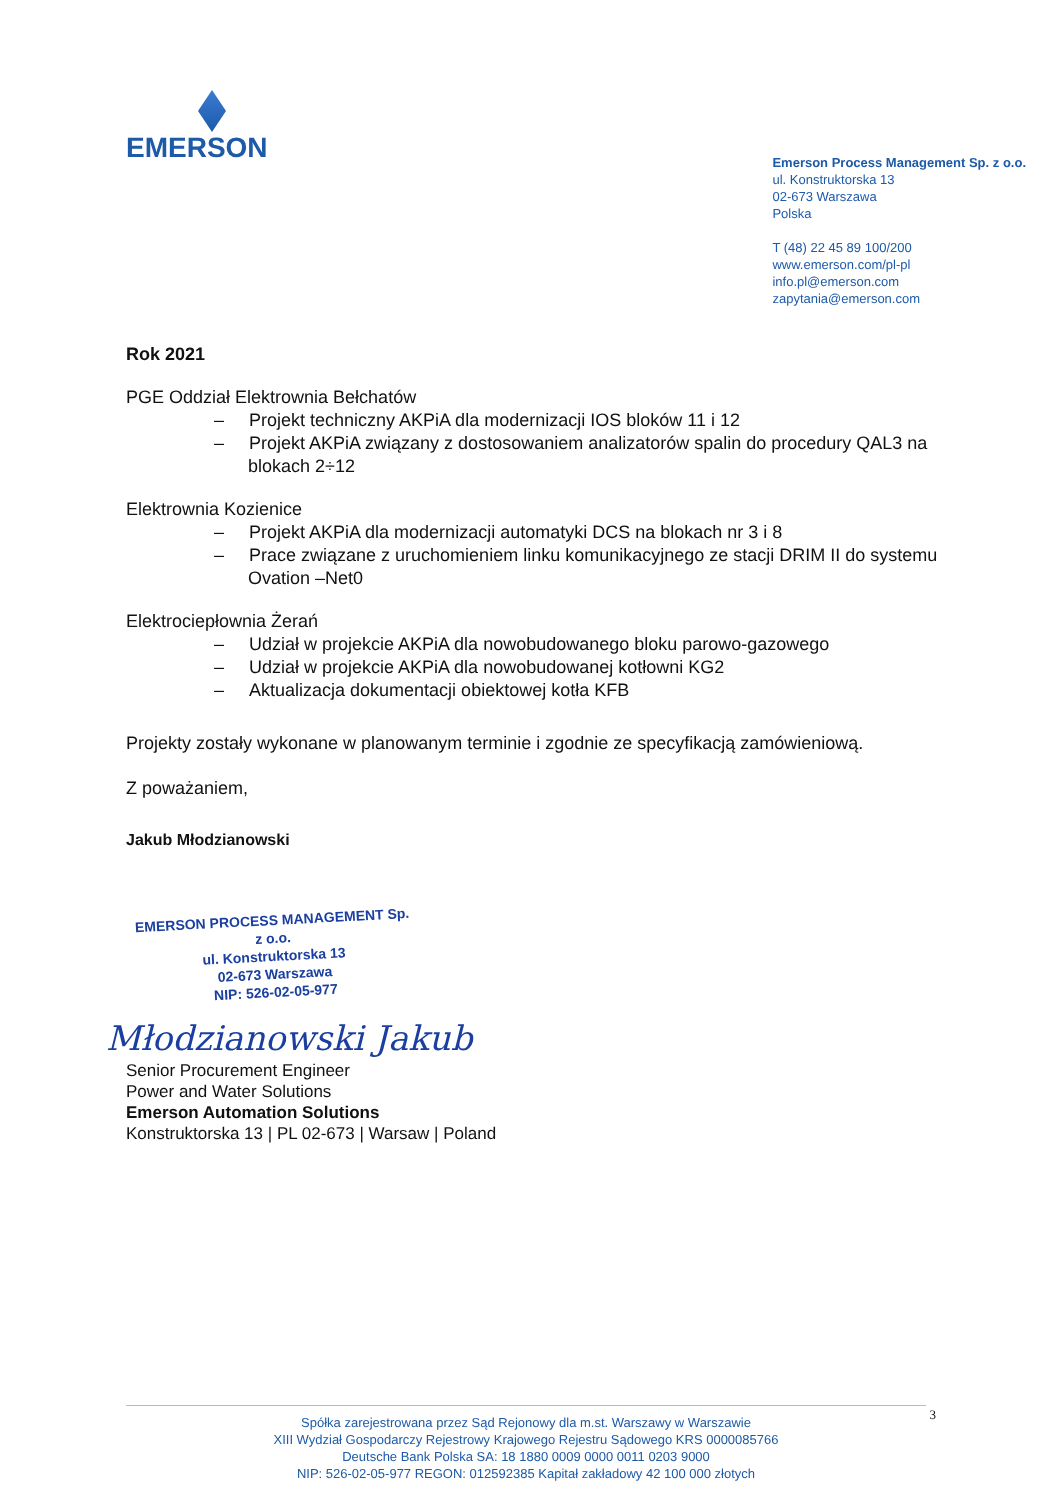EMERSON
Emerson Process Management Sp. z o.o.
ul. Konstruktorska 13
02-673 Warszawa
Polska
T (48) 22 45 89 100/200
www.emerson.com/pl-pl
info.pl@emerson.com
zapytania@emerson.com
Rok 2021
PGE Oddział Elektrownia Bełchatów
– Projekt techniczny AKPiA dla modernizacji IOS bloków 11 i 12
– Projekt AKPiA związany z dostosowaniem analizatorów spalin do procedury QAL3 na blokach 2÷12
Elektrownia Kozienice
– Projekt AKPiA dla modernizacji automatyki DCS na blokach nr 3 i 8
– Prace związane z uruchomieniem linku komunikacyjnego ze stacji DRIM II do systemu Ovation –Net0
Elektrociepłownia Żerań
– Udział w projekcie AKPiA dla nowobudowanego bloku parowo-gazowego
– Udział w projekcie AKPiA dla nowobudowanej kotłowni KG2
– Aktualizacja dokumentacji obiektowej kotła KFB
Projekty zostały wykonane w planowanym terminie i zgodnie ze specyfikacją zamówieniową.
Z poważaniem,
Jakub Młodzianowski
EMERSON PROCESS MANAGEMENT Sp. z o.o.
ul. Konstruktorska 13
02-673 Warszawa
NIP: 526-02-05-977
Młodzianowski Jakub
Senior Procurement Engineer
Power and Water Solutions
Emerson Automation Solutions
Konstruktorska 13 | PL 02-673 | Warsaw | Poland
3
Spółka zarejestrowana przez Sąd Rejonowy dla m.st. Warszawy w Warszawie
XIII Wydział Gospodarczy Rejestrowy Krajowego Rejestru Sądowego KRS 0000085766
Deutsche Bank Polska SA: 18 1880 0009 0000 0011 0203 9000
NIP: 526-02-05-977 REGON: 012592385 Kapitał zakładowy 42 100 000 złotych